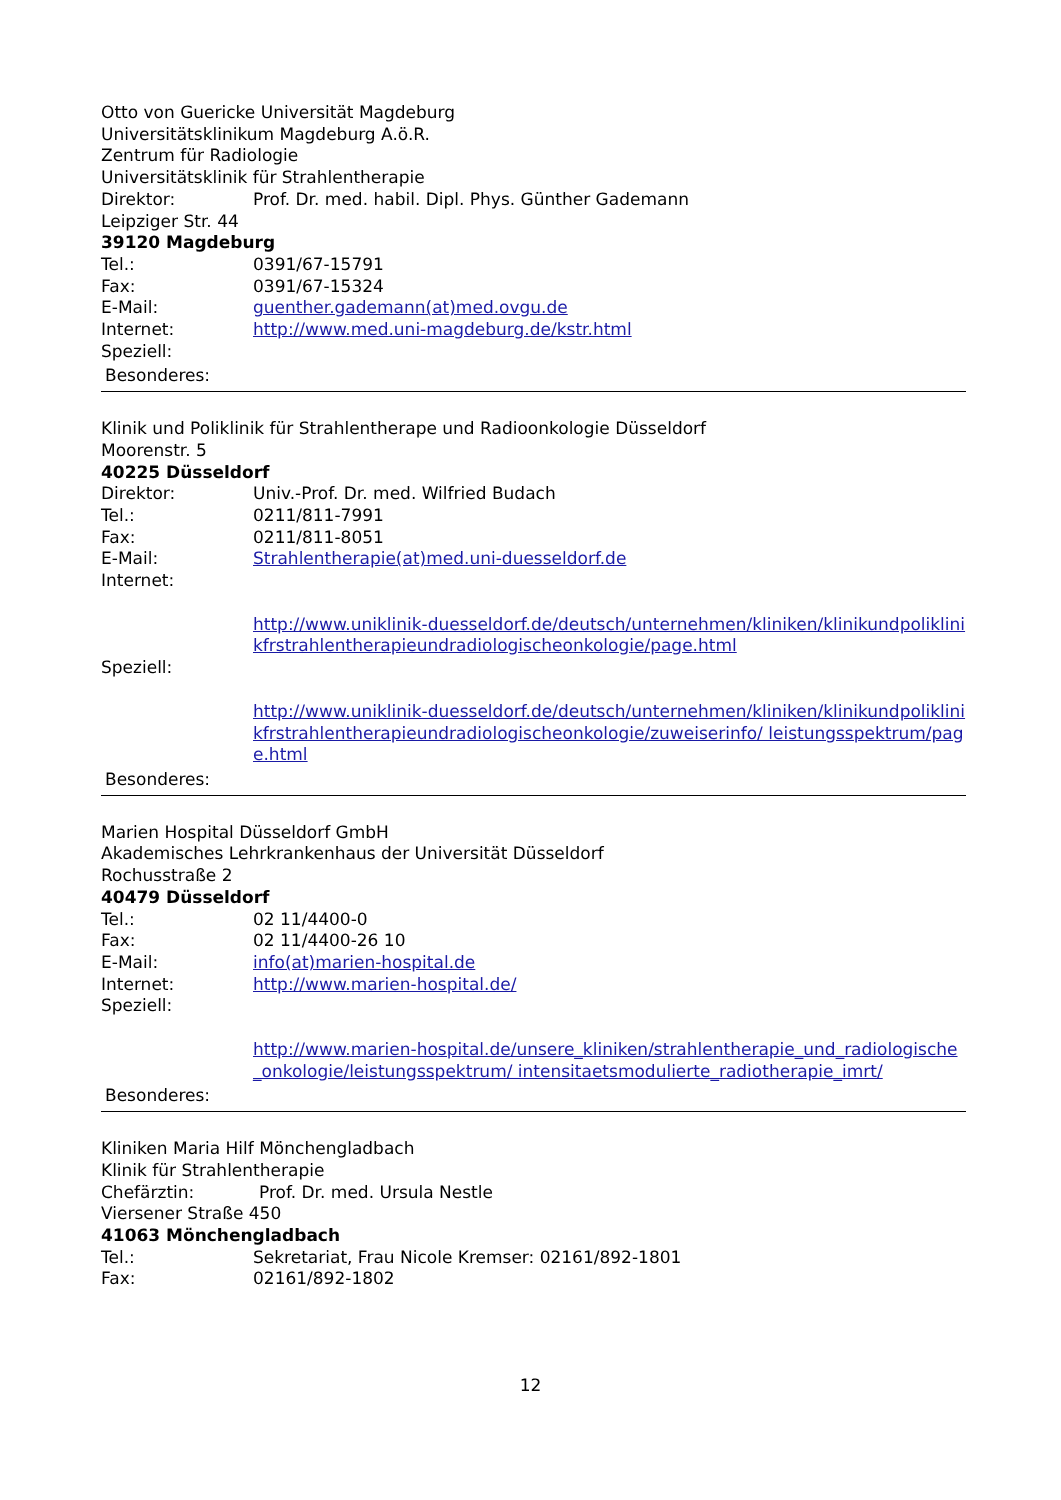Otto von Guericke Universität Magdeburg
Universitätsklinikum Magdeburg A.ö.R.
Zentrum für Radiologie
Universitätsklinik für Strahlentherapie
Direktor: Prof. Dr. med. habil. Dipl. Phys. Günther Gademann
Leipziger Str. 44
39120 Magdeburg
Tel.: 0391/67-15791
Fax: 0391/67-15324
E-Mail: guenther.gademann(at)med.ovgu.de
Internet: http://www.med.uni-magdeburg.de/kstr.html
Speziell:
Besonderes:
Klinik und Poliklinik für Strahlentherape und Radioonkologie Düsseldorf
Moorenstr. 5
40225 Düsseldorf
Direktor: Univ.-Prof. Dr. med. Wilfried Budach
Tel.: 0211/811-7991
Fax: 0211/811-8051
E-Mail: Strahlentherapie(at)med.uni-duesseldorf.de
Internet:
http://www.uniklinik-duesseldorf.de/deutsch/unternehmen/kliniken/klinikundpoliklinikfrstrahlentherapieundradiologischeonkologie/page.html
Speziell:
http://www.uniklinik-duesseldorf.de/deutsch/unternehmen/kliniken/klinikundpoliklinikfrstrahlentherapieundradiologischeonkologie/zuweiserinfo/ leistungsspektrum/page.html
Besonderes:
Marien Hospital Düsseldorf GmbH
Akademisches Lehrkrankenhaus der Universität Düsseldorf
Rochusstraße 2
40479 Düsseldorf
Tel.: 02 11/4400-0
Fax: 02 11/4400-26 10
E-Mail: info(at)marien-hospital.de
Internet: http://www.marien-hospital.de/
Speziell:
http://www.marien-hospital.de/unsere_kliniken/strahlentherapie_und_radiologische_onkologie/leistungsspektrum/ intensitaetsmodulierte_radiotherapie_imrt/
Besonderes:
Kliniken Maria Hilf Mönchengladbach
Klinik für Strahlentherapie
Chefärztin: Prof. Dr. med. Ursula Nestle
Viersener Straße 450
41063 Mönchengladbach
Tel.: Sekretariat, Frau Nicole Kremser: 02161/892-1801
Fax: 02161/892-1802
12